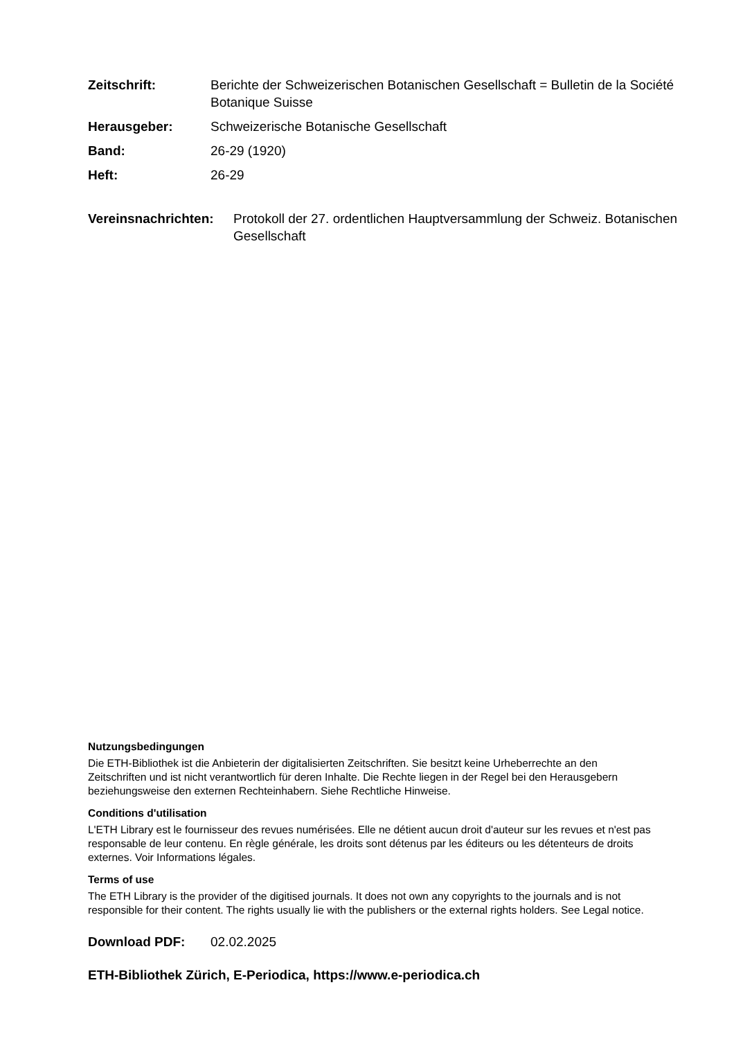Zeitschrift: Berichte der Schweizerischen Botanischen Gesellschaft = Bulletin de la Société Botanique Suisse
Herausgeber: Schweizerische Botanische Gesellschaft
Band: 26-29 (1920)
Heft: 26-29
Vereinsnachrichten:
Protokoll der 27. ordentlichen Hauptversammlung der Schweiz. Botanischen Gesellschaft
Nutzungsbedingungen
Die ETH-Bibliothek ist die Anbieterin der digitalisierten Zeitschriften. Sie besitzt keine Urheberrechte an den Zeitschriften und ist nicht verantwortlich für deren Inhalte. Die Rechte liegen in der Regel bei den Herausgebern beziehungsweise den externen Rechteinhabern. Siehe Rechtliche Hinweise.
Conditions d'utilisation
L'ETH Library est le fournisseur des revues numérisées. Elle ne détient aucun droit d'auteur sur les revues et n'est pas responsable de leur contenu. En règle générale, les droits sont détenus par les éditeurs ou les détenteurs de droits externes. Voir Informations légales.
Terms of use
The ETH Library is the provider of the digitised journals. It does not own any copyrights to the journals and is not responsible for their content. The rights usually lie with the publishers or the external rights holders. See Legal notice.
Download PDF: 02.02.2025
ETH-Bibliothek Zürich, E-Periodica, https://www.e-periodica.ch